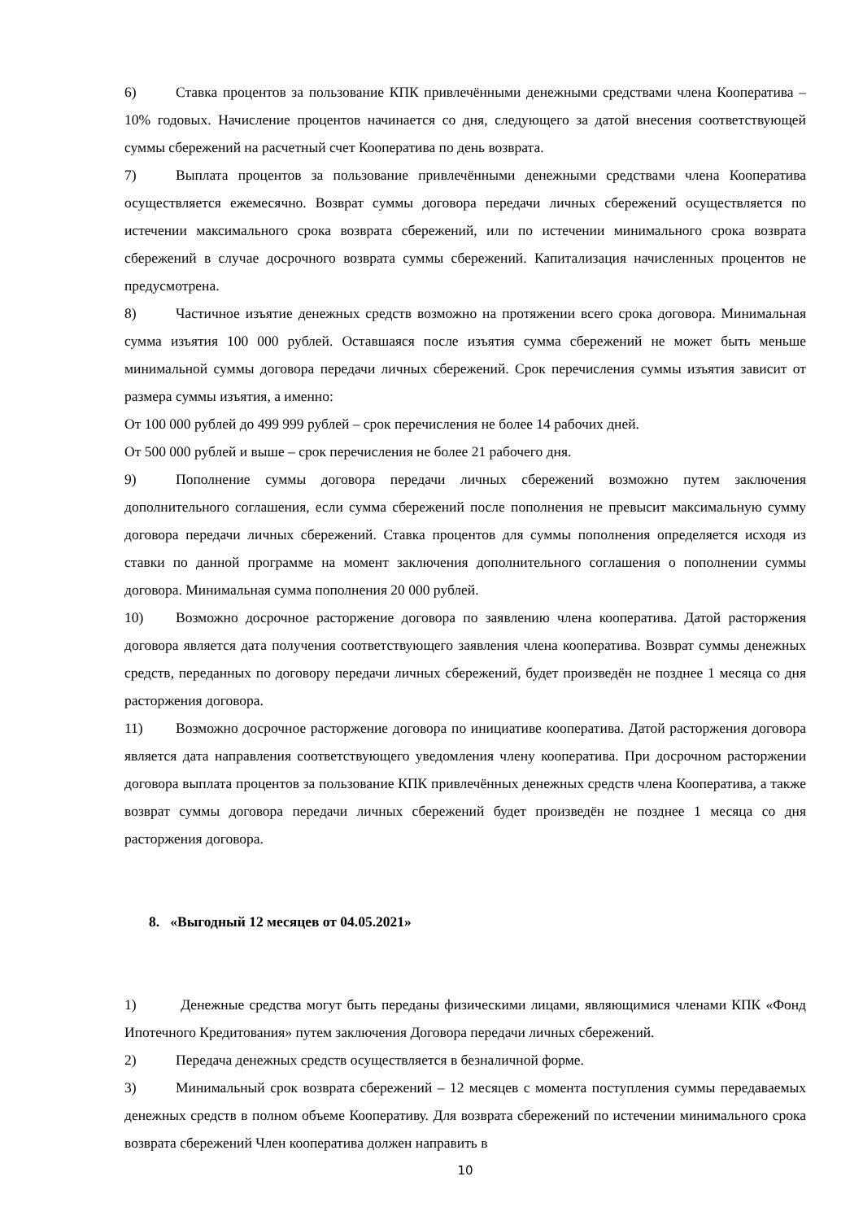6) Ставка процентов за пользование КПК привлечёнными денежными средствами члена Кооператива – 10% годовых. Начисление процентов начинается со дня, следующего за датой внесения соответствующей суммы сбережений на расчетный счет Кооператива по день возврата.
7) Выплата процентов за пользование привлечёнными денежными средствами члена Кооператива осуществляется ежемесячно. Возврат суммы договора передачи личных сбережений осуществляется по истечении максимального срока возврата сбережений, или по истечении минимального срока возврата сбережений в случае досрочного возврата суммы сбережений. Капитализация начисленных процентов не предусмотрена.
8) Частичное изъятие денежных средств возможно на протяжении всего срока договора. Минимальная сумма изъятия 100 000 рублей. Оставшаяся после изъятия сумма сбережений не может быть меньше минимальной суммы договора передачи личных сбережений. Срок перечисления суммы изъятия зависит от размера суммы изъятия, а именно:
От 100 000 рублей до 499 999 рублей – срок перечисления не более 14 рабочих дней.
От 500 000 рублей и выше – срок перечисления не более 21 рабочего дня.
9) Пополнение суммы договора передачи личных сбережений возможно путем заключения дополнительного соглашения, если сумма сбережений после пополнения не превысит максимальную сумму договора передачи личных сбережений. Ставка процентов для суммы пополнения определяется исходя из ставки по данной программе на момент заключения дополнительного соглашения о пополнении суммы договора. Минимальная сумма пополнения 20 000 рублей.
10) Возможно досрочное расторжение договора по заявлению члена кооператива. Датой расторжения договора является дата получения соответствующего заявления члена кооператива. Возврат суммы денежных средств, переданных по договору передачи личных сбережений, будет произведён не позднее 1 месяца со дня расторжения договора.
11) Возможно досрочное расторжение договора по инициативе кооператива. Датой расторжения договора является дата направления соответствующего уведомления члену кооператива. При досрочном расторжении договора выплата процентов за пользование КПК привлечённых денежных средств члена Кооператива, а также возврат суммы договора передачи личных сбережений будет произведён не позднее 1 месяца со дня расторжения договора.
8. «Выгодный 12 месяцев от 04.05.2021»
1) Денежные средства могут быть переданы физическими лицами, являющимися членами КПК «Фонд Ипотечного Кредитования» путем заключения Договора передачи личных сбережений.
2) Передача денежных средств осуществляется в безналичной форме.
3) Минимальный срок возврата сбережений – 12 месяцев с момента поступления суммы передаваемых денежных средств в полном объеме Кооперативу. Для возврата сбережений по истечении минимального срока возврата сбережений Член кооператива должен направить в
10